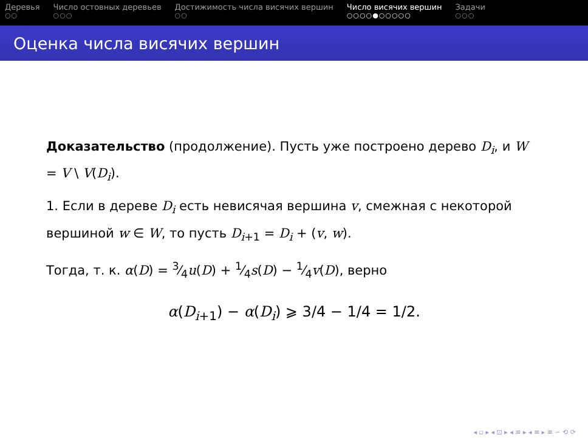Деревья
○○
Число остовных деревьев
○○○
Достижимость числа висячих вершин
○○
Число висячих вершин
○○○○●○○○○○
Задачи
○○○
Оценка числа висячих вершин
Доказательство (продолжение). Пусть уже построено дерево D<sub>i</sub>, и W = V \ V(D<sub>i</sub>).
1. Если в дереве D<sub>i</sub> есть невисячая вершина v, смежная с некоторой вершиной w ∈ W, то пусть D<sub>i+1</sub> = D<sub>i</sub> + (v, w).
Тогда, т. к. α(D) = 3⁄4u(D) + 1⁄4s(D) − 1⁄4v(D), верно
α(D<sub>i+1</sub>) − α(D<sub>i</sub>) ⩾ 3/4 − 1/4 = 1/2.
◂ ▫ ▸ ◂ ⊡ ▸ ◂ ≡ ▸ ◂ ≡ ▸ ≡ ∽ ⟲ ⟳